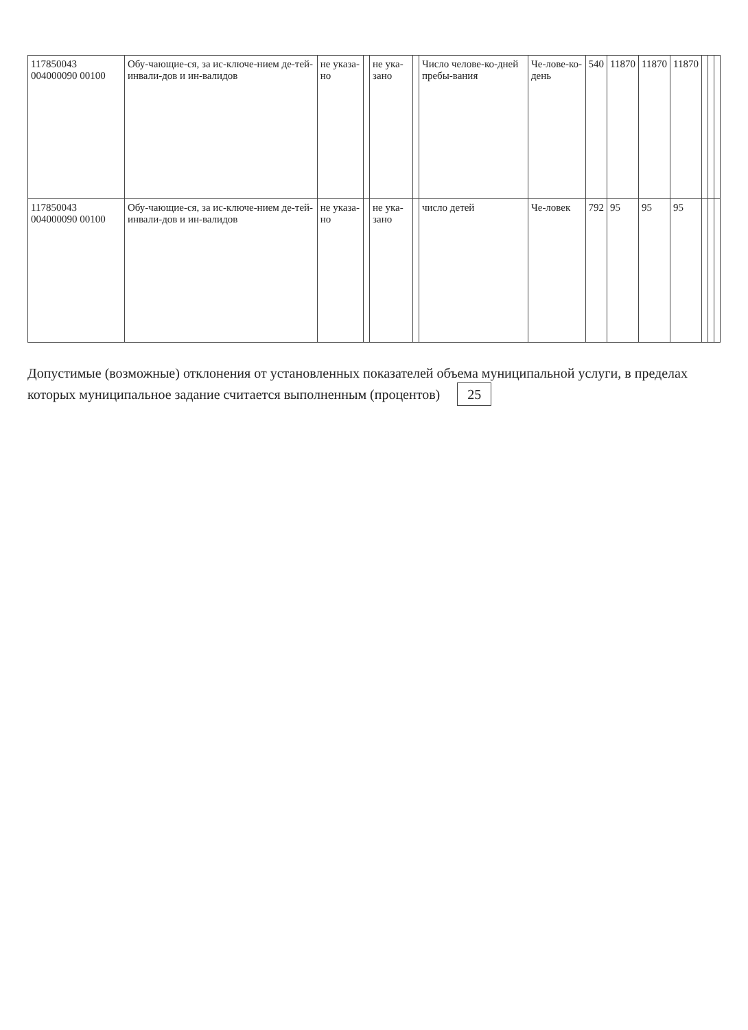| 117850043 004000090 00100 | Обу-чающие-ся, за ис-ключе-нием де-тей-инвали-дов и ин-валидов | не указа-но | | не ука-зано | | Число челове-ко-дней пребы-вания | Че-лове-ко-день | 540 | 11870 | 11870 | 11870 | | | |
| 117850043 004000090 00100 | Обу-чающие-ся, за ис-ключе-нием де-тей-инвали-дов и ин-валидов | не указа-но | | не ука-зано | | число детей | Че-ловек | 792 | 95 | 95 | 95 | | | |
Допустимые (возможные) отклонения от установленных показателей объема муниципальной услуги, в пределах которых муниципальное задание считается выполненным (процентов) 25